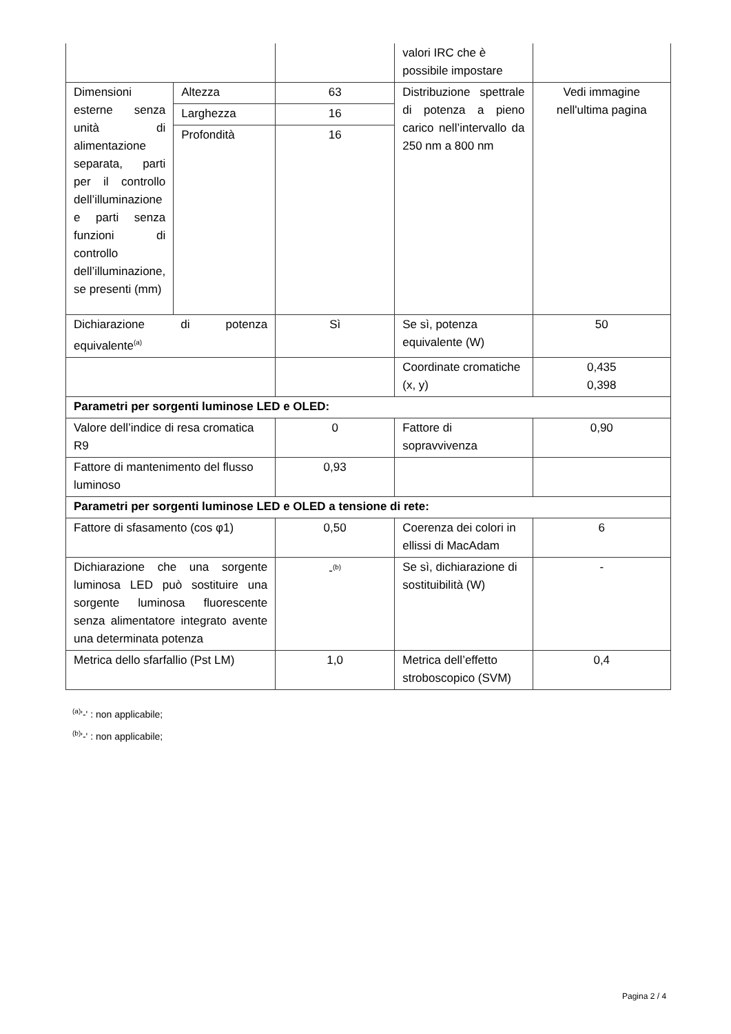| | | | valori IRC che è possibile impostare | |
| Dimensioni esterne senza unità di alimentazione separata, parti per il controllo dell’illuminazione e parti senza funzioni di controllo dell’illuminazione, se presenti (mm) | Altezza | 63 | Distribuzione spettrale di potenza a pieno carico nell’intervallo da 250 nm a 800 nm | Vedi immagine nell'ultima pagina |
| | Larghezza | 16 | | |
| | Profondità | 16 | | |
| Dichiarazione di potenza equivalente<sup>(a)</sup> | | Sì | Se sì, potenza equivalente (W) | 50 |
| | | | Coordinate cromatiche (x, y) | 0,435 0,398 |
| Parametri per sorgenti luminose LED e OLED: | | | | |
| Valore dell’indice di resa cromatica R9 | | 0 | Fattore di sopravvivenza | 0,90 |
| Fattore di mantenimento del flusso luminoso | | 0,93 | | |
| Parametri per sorgenti luminose LED e OLED a tensione di rete: | | | | |
| Fattore di sfasamento (cos φ1) | | 0,50 | Coerenza dei colori in ellissi di MacAdam | 6 |
| Dichiarazione che una sorgente luminosa LED può sostituire una sorgente luminosa fluorescente senza alimentatore integrato avente una determinata potenza | | -<sup>(b)</sup> | Se sì, dichiarazione di sostituibilità (W) | - |
| Metrica dello sfarfallio (Pst LM) | | 1,0 | Metrica dell’effetto stroboscopico (SVM) | 0,4 |
<sup>(a)</sup> '-' : non applicabile;
<sup>(b)</sup> '-' : non applicabile;
Pagina 2 / 4